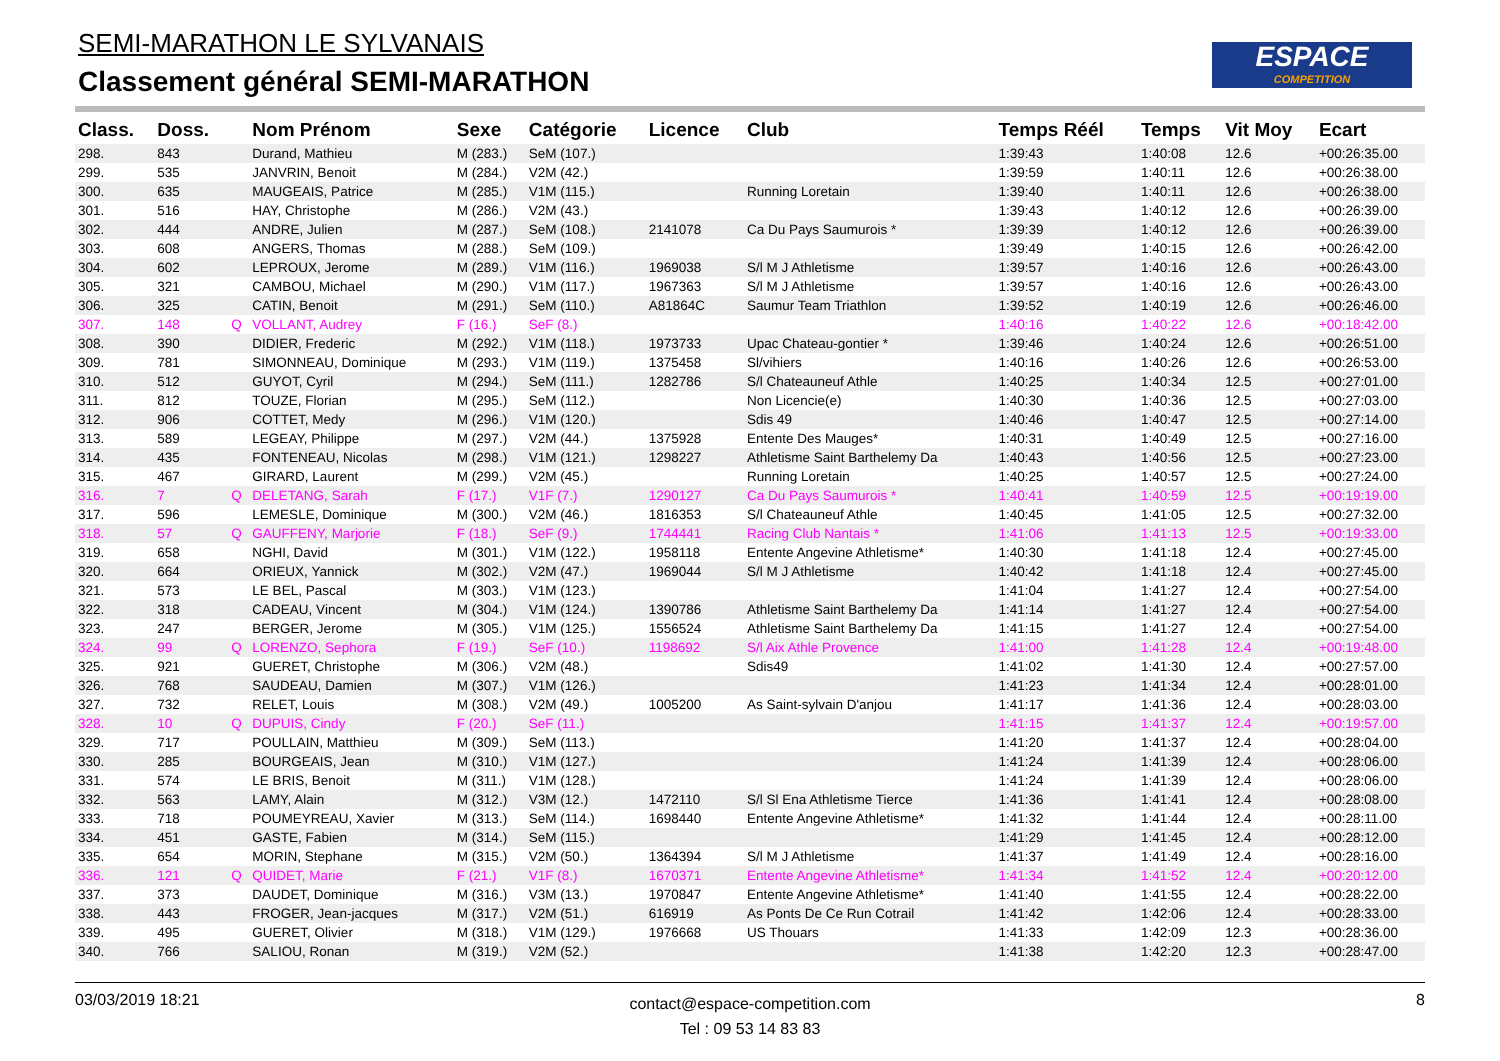SEMI-MARATHON LE SYLVANAIS
Classement général SEMI-MARATHON
ESPACE
COMPETITION
| Class. | Doss. | | Nom Prénom | Sexe | Catégorie | Licence | Club | Temps Réél | Temps | Vit Moy | Ecart |
| --- | --- | --- | --- | --- | --- | --- | --- | --- | --- | --- | --- |
| 298. | 843 | | Durand, Mathieu | M (283.) | SeM (107.) | | | 1:39:43 | 1:40:08 | 12.6 | +00:26:35.00 |
| 299. | 535 | | JANVRIN, Benoit | M (284.) | V2M (42.) | | | 1:39:59 | 1:40:11 | 12.6 | +00:26:38.00 |
| 300. | 635 | | MAUGEAIS, Patrice | M (285.) | V1M (115.) | | Running Loretain | 1:39:40 | 1:40:11 | 12.6 | +00:26:38.00 |
| 301. | 516 | | HAY, Christophe | M (286.) | V2M (43.) | | | 1:39:43 | 1:40:12 | 12.6 | +00:26:39.00 |
| 302. | 444 | | ANDRE, Julien | M (287.) | SeM (108.) | 2141078 | Ca Du Pays Saumurois * | 1:39:39 | 1:40:12 | 12.6 | +00:26:39.00 |
| 303. | 608 | | ANGERS, Thomas | M (288.) | SeM (109.) | | | 1:39:49 | 1:40:15 | 12.6 | +00:26:42.00 |
| 304. | 602 | | LEPROUX, Jerome | M (289.) | V1M (116.) | 1969038 | S/l M J Athletisme | 1:39:57 | 1:40:16 | 12.6 | +00:26:43.00 |
| 305. | 321 | | CAMBOU, Michael | M (290.) | V1M (117.) | 1967363 | S/l M J Athletisme | 1:39:57 | 1:40:16 | 12.6 | +00:26:43.00 |
| 306. | 325 | | CATIN, Benoit | M (291.) | SeM (110.) | A81864C | Saumur Team Triathlon | 1:39:52 | 1:40:19 | 12.6 | +00:26:46.00 |
| 307. | 148 | Q | VOLLANT, Audrey | F (16.) | SeF (8.) | | | 1:40:16 | 1:40:22 | 12.6 | +00:18:42.00 |
| 308. | 390 | | DIDIER, Frederic | M (292.) | V1M (118.) | 1973733 | Upac Chateau-gontier * | 1:39:46 | 1:40:24 | 12.6 | +00:26:51.00 |
| 309. | 781 | | SIMONNEAU, Dominique | M (293.) | V1M (119.) | 1375458 | Sl/vihiers | 1:40:16 | 1:40:26 | 12.6 | +00:26:53.00 |
| 310. | 512 | | GUYOT, Cyril | M (294.) | SeM (111.) | 1282786 | S/l Chateauneuf Athle | 1:40:25 | 1:40:34 | 12.5 | +00:27:01.00 |
| 311. | 812 | | TOUZE, Florian | M (295.) | SeM (112.) | | Non Licencie(e) | 1:40:30 | 1:40:36 | 12.5 | +00:27:03.00 |
| 312. | 906 | | COTTET, Medy | M (296.) | V1M (120.) | | Sdis 49 | 1:40:46 | 1:40:47 | 12.5 | +00:27:14.00 |
| 313. | 589 | | LEGEAY, Philippe | M (297.) | V2M (44.) | 1375928 | Entente Des Mauges* | 1:40:31 | 1:40:49 | 12.5 | +00:27:16.00 |
| 314. | 435 | | FONTENEAU, Nicolas | M (298.) | V1M (121.) | 1298227 | Athletisme Saint Barthelemy Da | 1:40:43 | 1:40:56 | 12.5 | +00:27:23.00 |
| 315. | 467 | | GIRARD, Laurent | M (299.) | V2M (45.) | | Running Loretain | 1:40:25 | 1:40:57 | 12.5 | +00:27:24.00 |
| 316. | 7 | Q | DELETANG, Sarah | F (17.) | V1F (7.) | 1290127 | Ca Du Pays Saumurois * | 1:40:41 | 1:40:59 | 12.5 | +00:19:19.00 |
| 317. | 596 | | LEMESLE, Dominique | M (300.) | V2M (46.) | 1816353 | S/l Chateauneuf Athle | 1:40:45 | 1:41:05 | 12.5 | +00:27:32.00 |
| 318. | 57 | Q | GAUFFENY, Marjorie | F (18.) | SeF (9.) | 1744441 | Racing Club Nantais * | 1:41:06 | 1:41:13 | 12.5 | +00:19:33.00 |
| 319. | 658 | | NGHI, David | M (301.) | V1M (122.) | 1958118 | Entente Angevine Athletisme* | 1:40:30 | 1:41:18 | 12.4 | +00:27:45.00 |
| 320. | 664 | | ORIEUX, Yannick | M (302.) | V2M (47.) | 1969044 | S/l M J Athletisme | 1:40:42 | 1:41:18 | 12.4 | +00:27:45.00 |
| 321. | 573 | | LE BEL, Pascal | M (303.) | V1M (123.) | | | 1:41:04 | 1:41:27 | 12.4 | +00:27:54.00 |
| 322. | 318 | | CADEAU, Vincent | M (304.) | V1M (124.) | 1390786 | Athletisme Saint Barthelemy Da | 1:41:14 | 1:41:27 | 12.4 | +00:27:54.00 |
| 323. | 247 | | BERGER, Jerome | M (305.) | V1M (125.) | 1556524 | Athletisme Saint Barthelemy Da | 1:41:15 | 1:41:27 | 12.4 | +00:27:54.00 |
| 324. | 99 | Q | LORENZO, Sephora | F (19.) | SeF (10.) | 1198692 | S/l Aix Athle Provence | 1:41:00 | 1:41:28 | 12.4 | +00:19:48.00 |
| 325. | 921 | | GUERET, Christophe | M (306.) | V2M (48.) | | Sdis49 | 1:41:02 | 1:41:30 | 12.4 | +00:27:57.00 |
| 326. | 768 | | SAUDEAU, Damien | M (307.) | V1M (126.) | | | 1:41:23 | 1:41:34 | 12.4 | +00:28:01.00 |
| 327. | 732 | | RELET, Louis | M (308.) | V2M (49.) | 1005200 | As Saint-sylvain D'anjou | 1:41:17 | 1:41:36 | 12.4 | +00:28:03.00 |
| 328. | 10 | Q | DUPUIS, Cindy | F (20.) | SeF (11.) | | | 1:41:15 | 1:41:37 | 12.4 | +00:19:57.00 |
| 329. | 717 | | POULLAIN, Matthieu | M (309.) | SeM (113.) | | | 1:41:20 | 1:41:37 | 12.4 | +00:28:04.00 |
| 330. | 285 | | BOURGEAIS, Jean | M (310.) | V1M (127.) | | | 1:41:24 | 1:41:39 | 12.4 | +00:28:06.00 |
| 331. | 574 | | LE BRIS, Benoit | M (311.) | V1M (128.) | | | 1:41:24 | 1:41:39 | 12.4 | +00:28:06.00 |
| 332. | 563 | | LAMY, Alain | M (312.) | V3M (12.) | 1472110 | S/l Sl Ena Athletisme Tierce | 1:41:36 | 1:41:41 | 12.4 | +00:28:08.00 |
| 333. | 718 | | POUMEYREAU, Xavier | M (313.) | SeM (114.) | 1698440 | Entente Angevine Athletisme* | 1:41:32 | 1:41:44 | 12.4 | +00:28:11.00 |
| 334. | 451 | | GASTE, Fabien | M (314.) | SeM (115.) | | | 1:41:29 | 1:41:45 | 12.4 | +00:28:12.00 |
| 335. | 654 | | MORIN, Stephane | M (315.) | V2M (50.) | 1364394 | S/l M J Athletisme | 1:41:37 | 1:41:49 | 12.4 | +00:28:16.00 |
| 336. | 121 | Q | QUIDET, Marie | F (21.) | V1F (8.) | 1670371 | Entente Angevine Athletisme* | 1:41:34 | 1:41:52 | 12.4 | +00:20:12.00 |
| 337. | 373 | | DAUDET, Dominique | M (316.) | V3M (13.) | 1970847 | Entente Angevine Athletisme* | 1:41:40 | 1:41:55 | 12.4 | +00:28:22.00 |
| 338. | 443 | | FROGER, Jean-jacques | M (317.) | V2M (51.) | 616919 | As Ponts De Ce Run Cotrail | 1:41:42 | 1:42:06 | 12.4 | +00:28:33.00 |
| 339. | 495 | | GUERET, Olivier | M (318.) | V1M (129.) | 1976668 | US Thouars | 1:41:33 | 1:42:09 | 12.3 | +00:28:36.00 |
| 340. | 766 | | SALIOU, Ronan | M (319.) | V2M (52.) | | | 1:41:38 | 1:42:20 | 12.3 | +00:28:47.00 |
03/03/2019 18:21
contact@espace-competition.com
Tel : 09 53 14 83 83
8